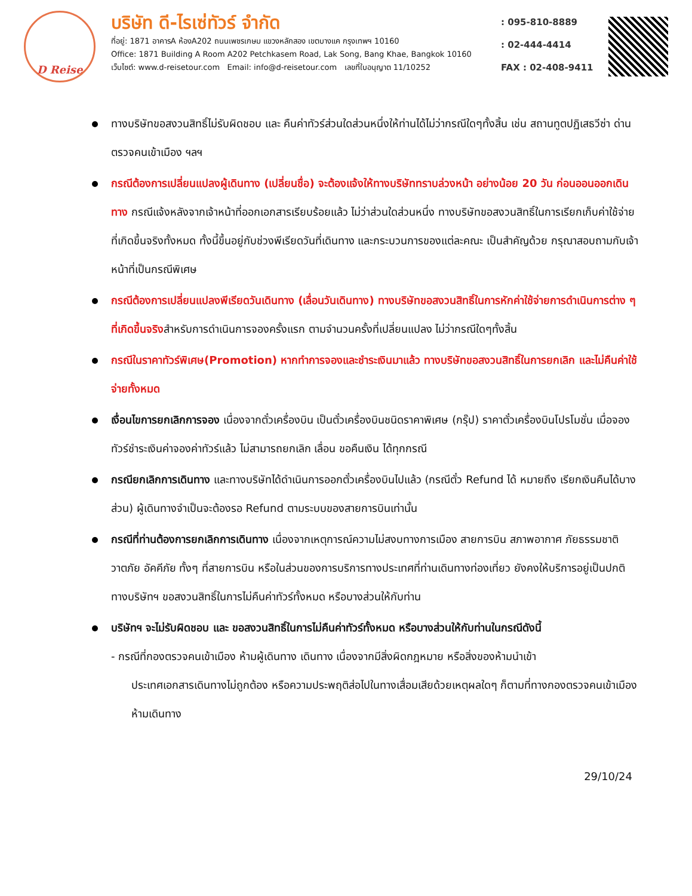D Reise
บริษัท ดี-ไรเซ่ทัวร์ จำกัด
ที่อยู่: 1871 อาคารA ห้องA202 ถนนเพชรเกษม แขวงหลักสอง เขตบางแค กรุงเทพฯ 10160
Office: 1871 Building A Room A202 Petchkasem Road, Lak Song, Bang Khae, Bangkok 10160
เว็บไซต์: www.d-reisetour.com Email: info@d-reisetour.com เลขที่ใบอนุญาต 11/10252
: 095-810-8889
: 02-444-4414
FAX : 02-408-9411
ทางบริษัทขอสงวนสิทธิ์ไม่รับผิดชอบ และ คืนค่าทัวร์ส่วนใดส่วนหนึ่งให้ท่านได้ไม่ว่ากรณีใดๆทั้งสิ้น เช่น สถานทูตปฏิเสธวีซ่า ด่านตรวจคนเข้าเมือง ฯลฯ
กรณีต้องการเปลี่ยนแปลงผู้เดินทาง (เปลี่ยนชื่อ) จะต้องแจ้งให้ทางบริษัททราบล่วงหน้า อย่างน้อย 20 วัน ก่อนออนออกเดินทาง กรณีแจ้งหลังจากเจ้าหน้าที่ออกเอกสารเรียบร้อยแล้ว ไม่ว่าส่วนใดส่วนหนึ่ง ทางบริษัทขอสงวนสิทธิ์ในการเรียกเก็บค่าใช้จ่ายที่เกิดขึ้นจริงทั้งหมด ทั้งนี้ขึ้นอยู่กับช่วงพีเรียดวันที่เดินทาง และกระบวนการของแต่ละคณะ เป็นสำคัญด้วย กรุณาสอบถามกับเจ้าหน้าที่เป็นกรณีพิเศษ
กรณีต้องการเปลี่ยนแปลงพีเรียดวันเดินทาง (เลื่อนวันเดินทาง) ทางบริษัทขอสงวนสิทธิ์ในการหักค่าใช้จ่ายการดำเนินการต่าง ๆ ที่เกิดขึ้นจริงสำหรับการดำเนินการจองครั้งแรก ตามจำนวนครั้งที่เปลี่ยนแปลง ไม่ว่ากรณีใดๆทั้งสิ้น
กรณีในราคาทัวร์พิเศษ(Promotion) หากทำการจองและชำระเงินมาแล้ว ทางบริษัทขอสงวนสิทธิ์ในการยกเลิก และไม่คืนค่าใช้จ่ายทั้งหมด
เงื่อนไขการยกเลิกการจอง เนื่องจากตั๋วเครื่องบิน เป็นตั๋วเครื่องบินชนิดราคาพิเศษ (กรุ๊ป) ราคาตั๋วเครื่องบินโปรโมชั่น เมื่อจองทัวร์ชำระเงินค่าจองค่าทัวร์แล้ว ไม่สามารถยกเลิก เลื่อน ขอคืนเงิน ได้ทุกกรณี
กรณียกเลิกการเดินทาง และทางบริษัทได้ดำเนินการออกตั๋วเครื่องบินไปแล้ว (กรณีตั๋ว Refund ได้ หมายถึง เรียกเงินคืนได้บางส่วน) ผู้เดินทางจำเป็นจะต้องรอ Refund ตามระบบของสายการบินเท่านั้น
กรณีที่ท่านต้องการยกเลิกการเดินทาง เนื่องจากเหตุการณ์ความไม่สงบทางการเมือง สายการบิน สภาพอากาศ ภัยธรรมชาติวาตภัย อัคคีภัย ทั้งๆ ที่สายการบิน หรือในส่วนของการบริการทางประเทศที่ท่านเดินทางท่องเที่ยว ยังคงให้บริการอยู่เป็นปกติ ทางบริษัทฯ ขอสงวนสิทธิ์ในการไม่คืนค่าทัวร์ทั้งหมด หรือบางส่วนให้กับท่าน
บริษัทฯ จะไม่รับผิดชอบ และ ขอสงวนสิทธิ์ในการไม่คืนค่าทัวร์ทั้งหมด หรือบางส่วนให้กับท่านในกรณีดังนี้
- กรณีที่กองตรวจคนเข้าเมือง ห้ามผู้เดินทาง เดินทาง เนื่องจากมีสิ่งผิดกฎหมาย หรือสิ่งของห้ามนำเข้า
ประเทศเอกสารเดินทางไม่ถูกต้อง หรือความประพฤติส่อไปในทางเสื่อมเสียด้วยเหตุผลใดๆ ก็ตามที่ทางกองตรวจคนเข้าเมืองห้ามเดินทาง
29/10/24